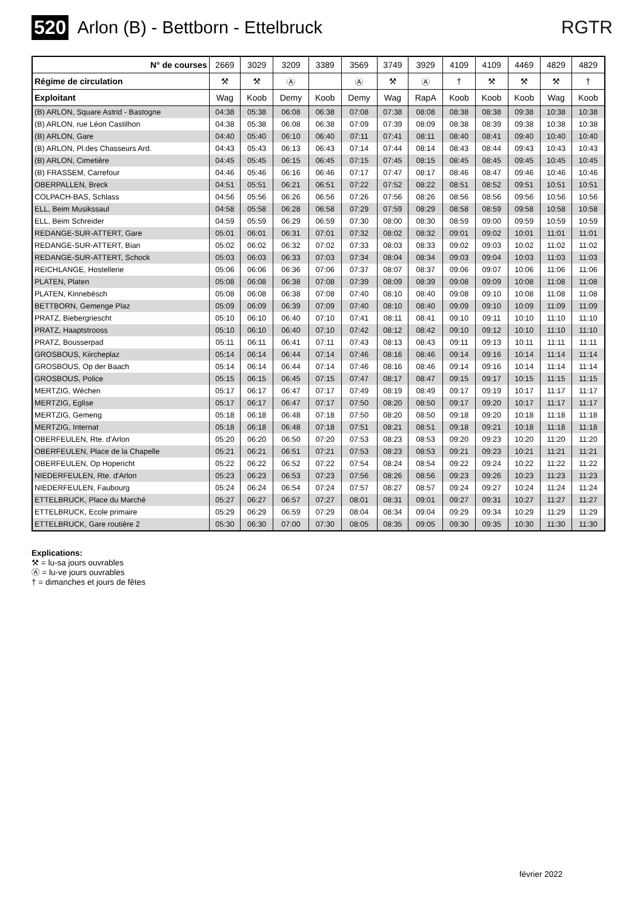520 Arlon (B) - Bettborn - Ettelbruck RGTR
| N° de courses | 2669 | 3029 | 3209 | 3389 | 3569 | 3749 | 3929 | 4109 | 4109 | 4469 | 4829 | 4829 |
| Régime de circulation | ⚒ | ⚒ | Ⓐ | | Ⓐ | ⚒ | Ⓐ | † | ⚒ | ⚒ | ⚒ | † |
| Exploitant | Wag | Koob | Demy | Koob | Demy | Wag | RapA | Koob | Koob | Koob | Wag | Koob |
| (B) ARLON, Square Astrid - Bastogne | 04:38 | 05:38 | 06:08 | 06:38 | 07:08 | 07:38 | 08:08 | 08:38 | 08:38 | 09:38 | 10:38 | 10:38 |
| (B) ARLON, rue Léon Castilhon | 04:38 | 05:38 | 06:08 | 06:38 | 07:09 | 07:39 | 08:09 | 08:38 | 08:39 | 09:38 | 10:38 | 10:38 |
| (B) ARLON, Gare | 04:40 | 05:40 | 06:10 | 06:40 | 07:11 | 07:41 | 08:11 | 08:40 | 08:41 | 09:40 | 10:40 | 10:40 |
| (B) ARLON, Pl.des Chasseurs Ard. | 04:43 | 05:43 | 06:13 | 06:43 | 07:14 | 07:44 | 08:14 | 08:43 | 08:44 | 09:43 | 10:43 | 10:43 |
| (B) ARLON, Cimetière | 04:45 | 05:45 | 06:15 | 06:45 | 07:15 | 07:45 | 08:15 | 08:45 | 08:45 | 09:45 | 10:45 | 10:45 |
| (B) FRASSEM, Carrefour | 04:46 | 05:46 | 06:16 | 06:46 | 07:17 | 07:47 | 08:17 | 08:46 | 08:47 | 09:46 | 10:46 | 10:46 |
| OBERPALLEN, Breck | 04:51 | 05:51 | 06:21 | 06:51 | 07:22 | 07:52 | 08:22 | 08:51 | 08:52 | 09:51 | 10:51 | 10:51 |
| COLPACH-BAS, Schlass | 04:56 | 05:56 | 06:26 | 06:56 | 07:26 | 07:56 | 08:26 | 08:56 | 08:56 | 09:56 | 10:56 | 10:56 |
| ELL, Beim Musikssaul | 04:58 | 05:58 | 06:28 | 06:58 | 07:29 | 07:59 | 08:29 | 08:58 | 08:59 | 09:58 | 10:58 | 10:58 |
| ELL, Beim Schreider | 04:59 | 05:59 | 06:29 | 06:59 | 07:30 | 08:00 | 08:30 | 08:59 | 09:00 | 09:59 | 10:59 | 10:59 |
| REDANGE-SUR-ATTERT, Gare | 05:01 | 06:01 | 06:31 | 07:01 | 07:32 | 08:02 | 08:32 | 09:01 | 09:02 | 10:01 | 11:01 | 11:01 |
| REDANGE-SUR-ATTERT, Bian | 05:02 | 06:02 | 06:32 | 07:02 | 07:33 | 08:03 | 08:33 | 09:02 | 09:03 | 10:02 | 11:02 | 11:02 |
| REDANGE-SUR-ATTERT, Schock | 05:03 | 06:03 | 06:33 | 07:03 | 07:34 | 08:04 | 08:34 | 09:03 | 09:04 | 10:03 | 11:03 | 11:03 |
| REICHLANGE, Hostellerie | 05:06 | 06:06 | 06:36 | 07:06 | 07:37 | 08:07 | 08:37 | 09:06 | 09:07 | 10:06 | 11:06 | 11:06 |
| PLATEN, Platen | 05:08 | 06:08 | 06:38 | 07:08 | 07:39 | 08:09 | 08:39 | 09:08 | 09:09 | 10:08 | 11:08 | 11:08 |
| PLATEN, Kinnebësch | 05:08 | 06:08 | 06:38 | 07:08 | 07:40 | 08:10 | 08:40 | 09:08 | 09:10 | 10:08 | 11:08 | 11:08 |
| BETTBORN, Gemenge Plaz | 05:09 | 06:09 | 06:39 | 07:09 | 07:40 | 08:10 | 08:40 | 09:09 | 09:10 | 10:09 | 11:09 | 11:09 |
| PRATZ, Biebergriescht | 05:10 | 06:10 | 06:40 | 07:10 | 07:41 | 08:11 | 08:41 | 09:10 | 09:11 | 10:10 | 11:10 | 11:10 |
| PRATZ, Haaptstrooss | 05:10 | 06:10 | 06:40 | 07:10 | 07:42 | 08:12 | 08:42 | 09:10 | 09:12 | 10:10 | 11:10 | 11:10 |
| PRATZ, Bousserpad | 05:11 | 06:11 | 06:41 | 07:11 | 07:43 | 08:13 | 08:43 | 09:11 | 09:13 | 10:11 | 11:11 | 11:11 |
| GROSBOUS, Kiircheplaz | 05:14 | 06:14 | 06:44 | 07:14 | 07:46 | 08:16 | 08:46 | 09:14 | 09:16 | 10:14 | 11:14 | 11:14 |
| GROSBOUS, Op der Baach | 05:14 | 06:14 | 06:44 | 07:14 | 07:46 | 08:16 | 08:46 | 09:14 | 09:16 | 10:14 | 11:14 | 11:14 |
| GROSBOUS, Police | 05:15 | 06:15 | 06:45 | 07:15 | 07:47 | 08:17 | 08:47 | 09:15 | 09:17 | 10:15 | 11:15 | 11:15 |
| MERTZIG, Wéchen | 05:17 | 06:17 | 06:47 | 07:17 | 07:49 | 08:19 | 08:49 | 09:17 | 09:19 | 10:17 | 11:17 | 11:17 |
| MERTZIG, Eglise | 05:17 | 06:17 | 06:47 | 07:17 | 07:50 | 08:20 | 08:50 | 09:17 | 09:20 | 10:17 | 11:17 | 11:17 |
| MERTZIG, Gemeng | 05:18 | 06:18 | 06:48 | 07:18 | 07:50 | 08:20 | 08:50 | 09:18 | 09:20 | 10:18 | 11:18 | 11:18 |
| MERTZIG, Internat | 05:18 | 06:18 | 06:48 | 07:18 | 07:51 | 08:21 | 08:51 | 09:18 | 09:21 | 10:18 | 11:18 | 11:18 |
| OBERFEULEN, Rte. d'Arlon | 05:20 | 06:20 | 06:50 | 07:20 | 07:53 | 08:23 | 08:53 | 09:20 | 09:23 | 10:20 | 11:20 | 11:20 |
| OBERFEULEN, Place de la Chapelle | 05:21 | 06:21 | 06:51 | 07:21 | 07:53 | 08:23 | 08:53 | 09:21 | 09:23 | 10:21 | 11:21 | 11:21 |
| OBERFEULEN, Op Hopericht | 05:22 | 06:22 | 06:52 | 07:22 | 07:54 | 08:24 | 08:54 | 09:22 | 09:24 | 10:22 | 11:22 | 11:22 |
| NIEDERFEULEN, Rte. d'Arlon | 05:23 | 06:23 | 06:53 | 07:23 | 07:56 | 08:26 | 08:56 | 09:23 | 09:26 | 10:23 | 11:23 | 11:23 |
| NIEDERFEULEN, Faubourg | 05:24 | 06:24 | 06:54 | 07:24 | 07:57 | 08:27 | 08:57 | 09:24 | 09:27 | 10:24 | 11:24 | 11:24 |
| ETTELBRUCK, Place du Marché | 05:27 | 06:27 | 06:57 | 07:27 | 08:01 | 08:31 | 09:01 | 09:27 | 09:31 | 10:27 | 11:27 | 11:27 |
| ETTELBRUCK, Ecole primaire | 05:29 | 06:29 | 06:59 | 07:29 | 08:04 | 08:34 | 09:04 | 09:29 | 09:34 | 10:29 | 11:29 | 11:29 |
| ETTELBRUCK, Gare routière 2 | 05:30 | 06:30 | 07:00 | 07:30 | 08:05 | 08:35 | 09:05 | 09:30 | 09:35 | 10:30 | 11:30 | 11:30 |
Explications:
⚒ = lu-sa jours ouvrables
Ⓐ = lu-ve jours ouvrables
† = dimanches et jours de fêtes
février 2022